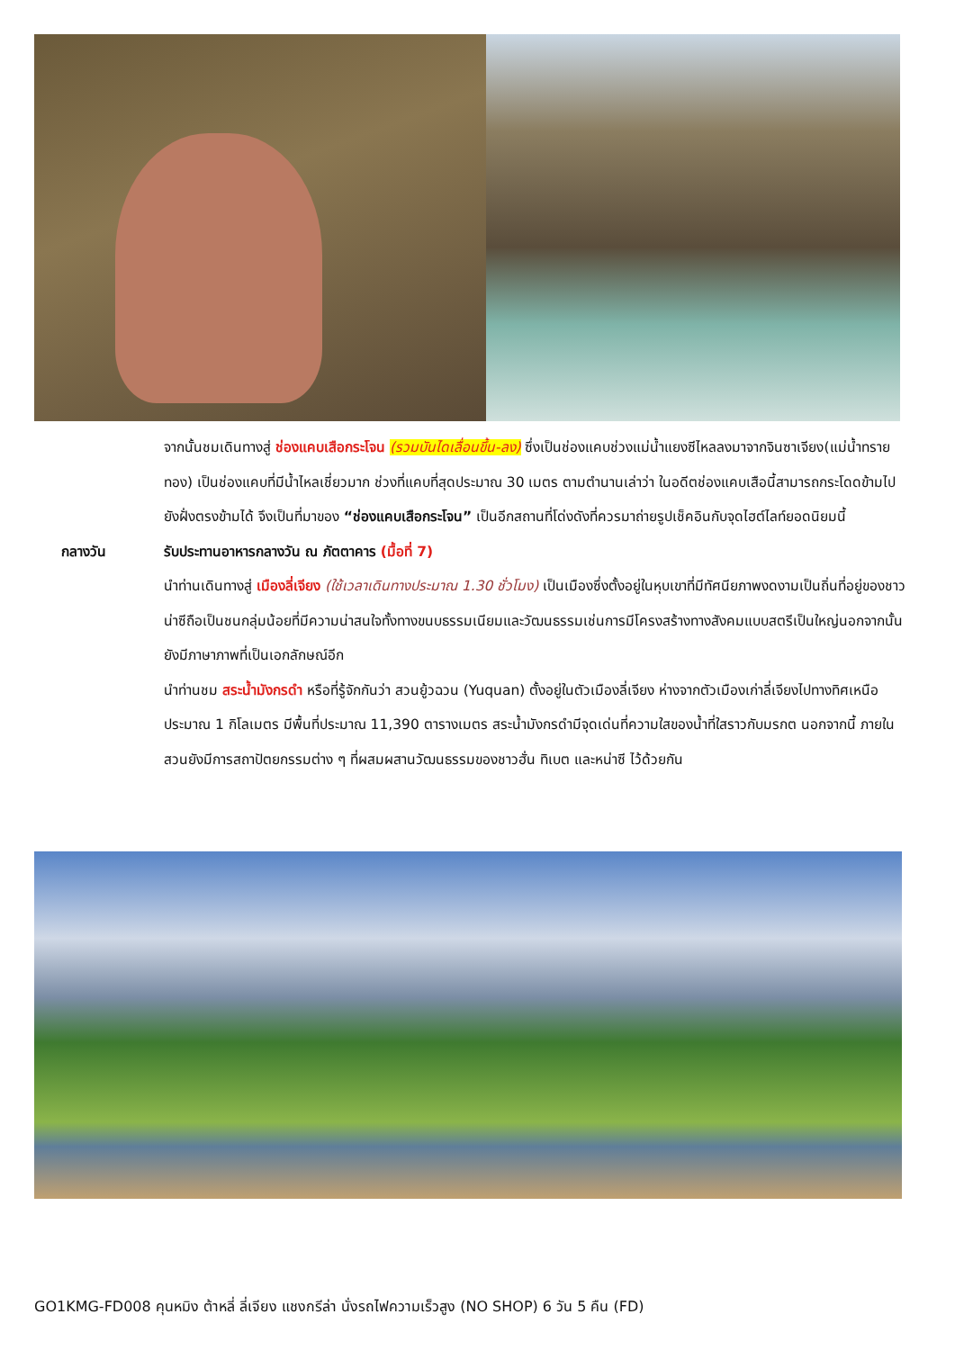จากนั้นชมเดินทางสู่ ช่องแคบเสือกระโจน (รวมบันไดเลื่อนขึ้น-ลง) ซึ่งเป็นช่องแคบช่วงแม่น้ำแยงซีไหลลงมาจากจินซาเจียง(แม่น้ำทรายทอง) เป็นช่องแคบที่มีน้ำไหลเชี่ยวมาก ช่วงที่แคบที่สุดประมาณ 30 เมตร ตามตำนานเล่าว่า ในอดีตช่องแคบเสือนี้สามารถกระโดดข้ามไปยังฝั่งตรงข้ามได้ จึงเป็นที่มาของ “ช่องแคบเสือกระโจน” เป็นอีกสถานที่โด่งดังที่ควรมาถ่ายรูปเช็คอินกับจุดไฮต์ไลท์ยอดนิยมนี้
กลางวัน รับประทานอาหารกลางวัน ณ ภัตตาคาร (มื้อที่ 7)
นำท่านเดินทางสู่ เมืองลี่เจียง (ใช้เวลาเดินทางประมาณ 1.30 ชั่วโมง) เป็นเมืองซึ่งตั้งอยู่ในหุบเขาที่มีทัศนียภาพงดงามเป็นถิ่นที่อยู่ของชาวน่าซีถือเป็นชนกลุ่มน้อยที่มีความน่าสนใจทั้งทางขนบธรรมเนียมและวัฒนธรรมเช่นการมีโครงสร้างทางสังคมแบบสตรีเป็นใหญ่นอกจากนั้นยังมีภาษาภาพที่เป็นเอกลักษณ์อีก
นำท่านชม สระน้ำมังกรดำ หรือที่รู้จักกันว่า สวนยู้วฉวน (Yuquan) ตั้งอยู่ในตัวเมืองลี่เจียง ห่างจากตัวเมืองเก่าลี่เจียงไปทางทิศเหนือประมาณ 1 กิโลเมตร มีพื้นที่ประมาณ 11,390 ตารางเมตร สระน้ำมังกรดำมีจุดเด่นที่ความใสของน้ำที่ใสราวกับมรกต นอกจากนี้ ภายในสวนยังมีการสถาปัตยกรรมต่าง ๆ ที่ผสมผสานวัฒนธรรมของชาวฮั่น ทิเบต และหน่าซี ไว้ด้วยกัน
GO1KMG-FD008 คุนหมิง ต้าหลี่ ลี่เจียง แชงกรีล่า นั่งรถไฟความเร็วสูง (NO SHOP) 6 วัน 5 คืน (FD)